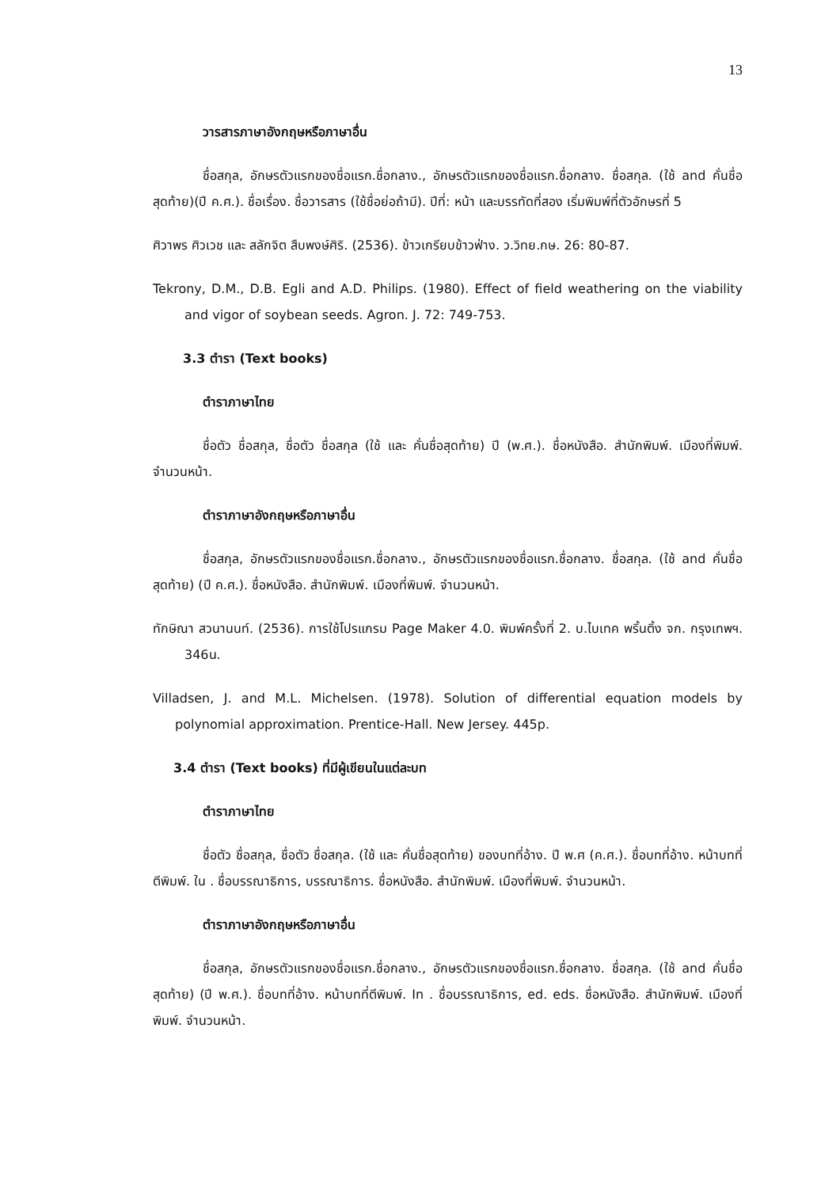13
วารสารภาษาอังกฤษหรือภาษาอื่น
ชื่อสกุล, อักษรตัวแรกของชื่อแรก.ชื่อกลาง., อักษรตัวแรกของชื่อแรก.ชื่อกลาง. ชื่อสกุล. (ใช้ and คั่นชื่อสุดท้าย)(ปี ค.ศ.). ชื่อเรื่อง. ชื่อวารสาร (ใช้ชื่อย่อถ้ามี). ปีที่: หน้า และบรรทัดที่สอง เริ่มพิมพ์ที่ตัวอักษรที่ 5
ศิวาพร ศิวเวช และ สลักจิต สืบพงษ์ศิริ. (2536). ข้าวเกรียบข้าวฟ่าง. ว.วิทย.กษ. 26: 80-87.
Tekrony, D.M., D.B. Egli and A.D. Philips. (1980). Effect of field weathering on the viability and vigor of soybean seeds. Agron. J. 72: 749-753.
3.3 ตำรา (Text books)
ตำราภาษาไทย
ชื่อตัว ชื่อสกุล, ชื่อตัว ชื่อสกุล (ใช้ และ คั่นชื่อสุดท้าย) ปี (พ.ศ.). ชื่อหนังสือ. สำนักพิมพ์. เมืองที่พิมพ์. จำนวนหน้า.
ตำราภาษาอังกฤษหรือภาษาอื่น
ชื่อสกุล, อักษรตัวแรกของชื่อแรก.ชื่อกลาง., อักษรตัวแรกของชื่อแรก.ชื่อกลาง. ชื่อสกุล. (ใช้ and คั่นชื่อสุดท้าย) (ปี ค.ศ.). ชื่อหนังสือ. สำนักพิมพ์. เมืองที่พิมพ์. จำนวนหน้า.
ทักษิณา สวนานนท์. (2536). การใช้โปรแกรม Page Maker 4.0. พิมพ์ครั้งที่ 2. บ.ไบเทค พริ้นติ้ง จก. กรุงเทพฯ. 346น.
Villadsen, J. and M.L. Michelsen. (1978). Solution of differential equation models by polynomial approximation. Prentice-Hall. New Jersey. 445p.
3.4 ตำรา (Text books) ที่มีผู้เขียนในแต่ละบท
ตำราภาษาไทย
ชื่อตัว ชื่อสกุล, ชื่อตัว ชื่อสกุล. (ใช้ และ คั่นชื่อสุดท้าย) ของบทที่อ้าง. ปี พ.ศ (ค.ศ.). ชื่อบทที่อ้าง. หน้าบทที่ตีพิมพ์. ใน . ชื่อบรรณาธิการ, บรรณาธิการ. ชื่อหนังสือ. สำนักพิมพ์. เมืองที่พิมพ์. จำนวนหน้า.
ตำราภาษาอังกฤษหรือภาษาอื่น
ชื่อสกุล, อักษรตัวแรกของชื่อแรก.ชื่อกลาง., อักษรตัวแรกของชื่อแรก.ชื่อกลาง. ชื่อสกุล. (ใช้ and คั่นชื่อสุดท้าย) (ปี พ.ศ.). ชื่อบทที่อ้าง. หน้าบทที่ตีพิมพ์. In . ชื่อบรรณาธิการ, ed. eds. ชื่อหนังสือ. สำนักพิมพ์. เมืองที่พิมพ์. จำนวนหน้า.